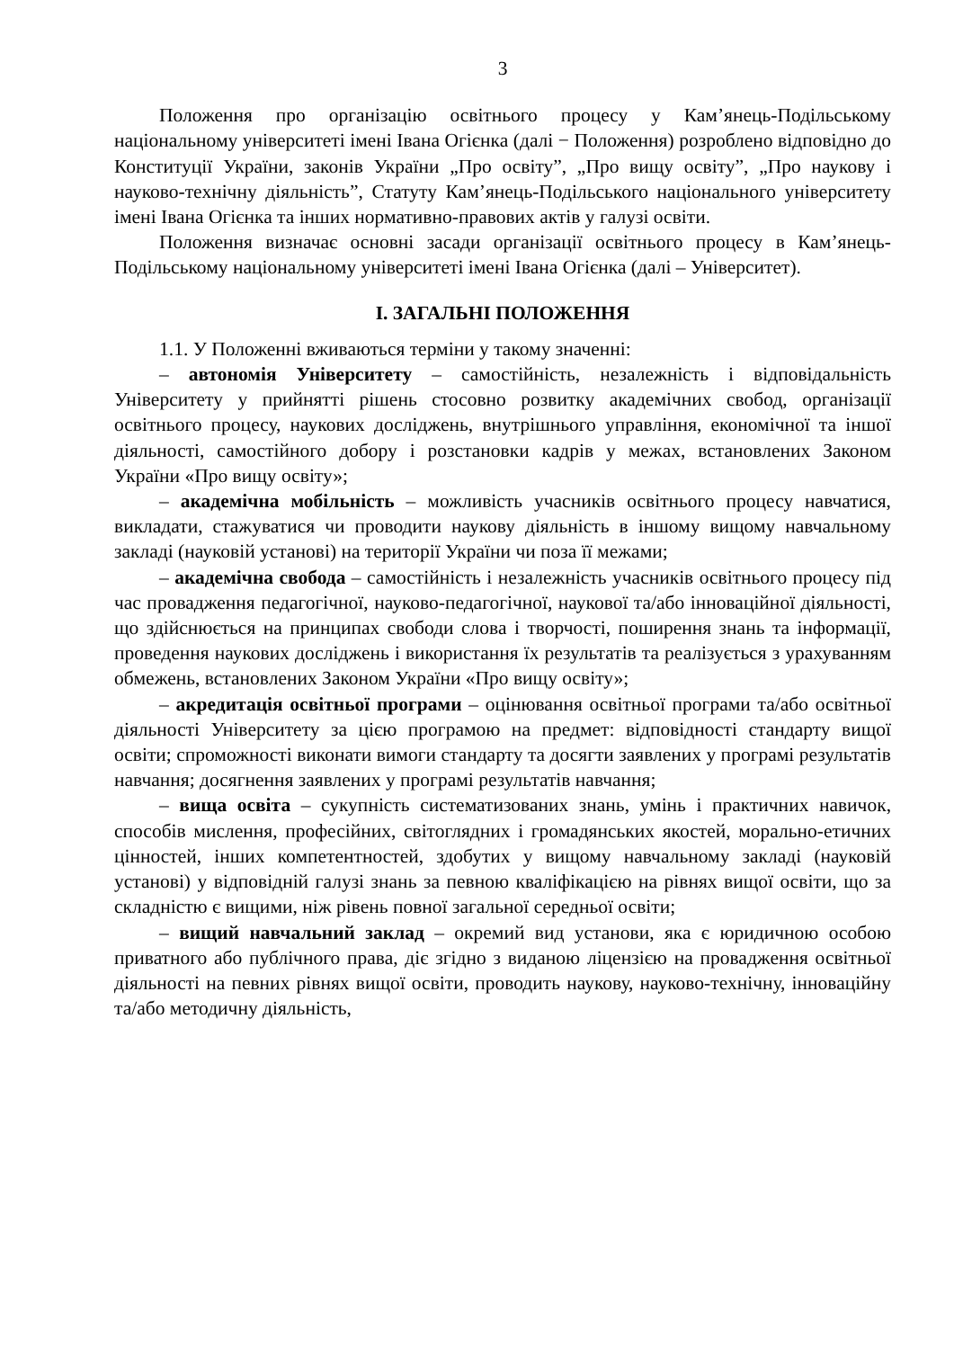3
Положення про організацію освітнього процесу у Кам’янець-Подільському національному університеті імені Івана Огієнка (далі − Положення) розроблено відповідно до Конституції України, законів України „Про освіту”, „Про вищу освіту”, „Про наукову і науково-технічну діяльність”, Статуту Кам’янець-Подільського національного університету імені Івана Огієнка та інших нормативно-правових актів у галузі освіти.
Положення визначає основні засади організації освітнього процесу в Кам’янець-Подільському національному університеті імені Івана Огієнка (далі – Університет).
I. ЗАГАЛЬНІ ПОЛОЖЕННЯ
1.1. У Положенні вживаються терміни у такому значенні:
– автономія Університету – самостійність, незалежність і відповідальність Університету у прийнятті рішень стосовно розвитку академічних свобод, організації освітнього процесу, наукових досліджень, внутрішнього управління, економічної та іншої діяльності, самостійного добору і розстановки кадрів у межах, встановлених Законом України «Про вищу освіту»;
– академічна мобільність – можливість учасників освітнього процесу навчатися, викладати, стажуватися чи проводити наукову діяльність в іншому вищому навчальному закладі (науковій установі) на території України чи поза її межами;
– академічна свобода – самостійність і незалежність учасників освітнього процесу під час провадження педагогічної, науково-педагогічної, наукової та/або інноваційної діяльності, що здійснюється на принципах свободи слова і творчості, поширення знань та інформації, проведення наукових досліджень і використання їх результатів та реалізується з урахуванням обмежень, встановлених Законом України «Про вищу освіту»;
– акредитація освітньої програми – оцінювання освітньої програми та/або освітньої діяльності Університету за цією програмою на предмет: відповідності стандарту вищої освіти; спроможності виконати вимоги стандарту та досягти заявлених у програмі результатів навчання; досягнення заявлених у програмі результатів навчання;
– вища освіта – сукупність систематизованих знань, умінь і практичних навичок, способів мислення, професійних, світоглядних і громадянських якостей, морально-етичних цінностей, інших компетентностей, здобутих у вищому навчальному закладі (науковій установі) у відповідній галузі знань за певною кваліфікацією на рівнях вищої освіти, що за складністю є вищими, ніж рівень повної загальної середньої освіти;
– вищий навчальний заклад – окремий вид установи, яка є юридичною особою приватного або публічного права, діє згідно з виданою ліцензією на провадження освітньої діяльності на певних рівнях вищої освіти, проводить наукову, науково-технічну, інноваційну та/або методичну діяльність,